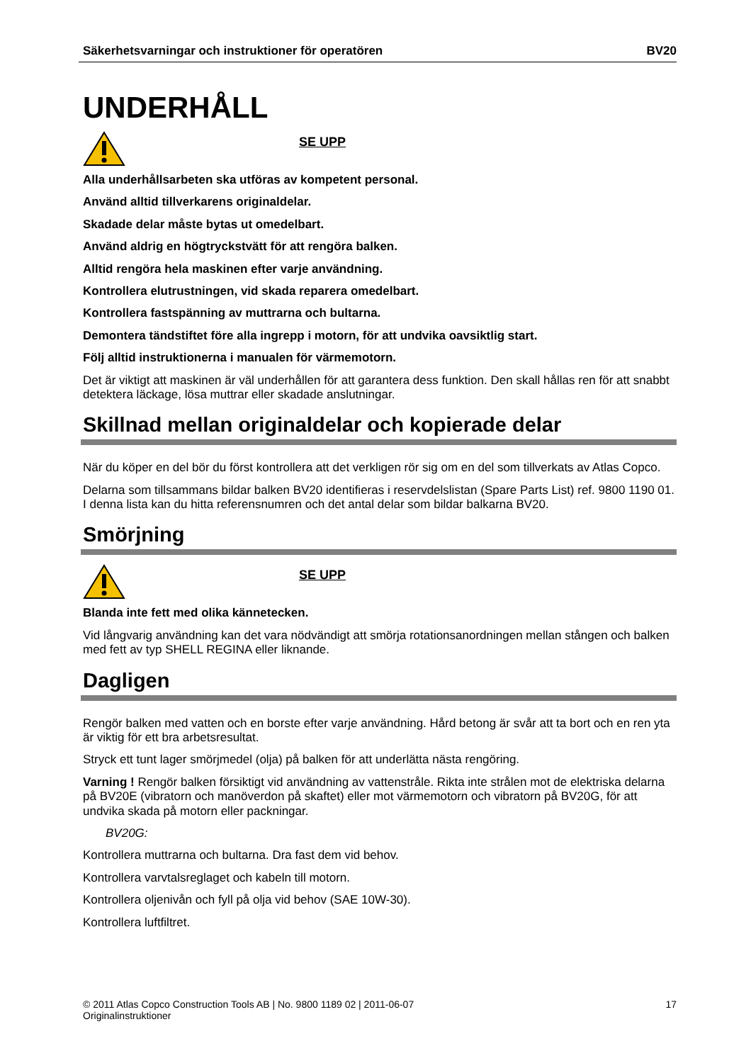Säkerhetsvarningar och instruktioner för operatören BV20
UNDERHÅLL
SE UPP
Alla underhållsarbeten ska utföras av kompetent personal.
Använd alltid tillverkarens originaldelar.
Skadade delar måste bytas ut omedelbart.
Använd aldrig en högtryckstvätt för att rengöra balken.
Alltid rengöra hela maskinen efter varje användning.
Kontrollera elutrustningen, vid skada reparera omedelbart.
Kontrollera fastspänning av muttrarna och bultarna.
Demontera tändstiftet före alla ingrepp i motorn, för att undvika oavsiktlig start.
Följ alltid instruktionerna i manualen för värmemotorn.
Det är viktigt att maskinen är väl underhållen för att garantera dess funktion. Den skall hållas ren för att snabbt detektera läckage, lösa muttrar eller skadade anslutningar.
Skillnad mellan originaldelar och kopierade delar
När du köper en del bör du först kontrollera att det verkligen rör sig om en del som tillverkats av Atlas Copco.
Delarna som tillsammans bildar balken BV20 identifieras i reservdelslistan (Spare Parts List) ref. 9800 1190 01. I denna lista kan du hitta referensnumren och det antal delar som bildar balkarna BV20.
Smörjning
SE UPP
Blanda inte fett med olika kännetecken.
Vid långvarig användning kan det vara nödvändigt att smörja rotationsanordningen mellan stången och balken med fett av typ SHELL REGINA eller liknande.
Dagligen
Rengör balken med vatten och en borste efter varje användning. Hård betong är svår att ta bort och en ren yta är viktig för ett bra arbetsresultat.
Stryck ett tunt lager smörjmedel (olja) på balken för att underlätta nästa rengöring.
Varning ! Rengör balken försiktigt vid användning av vattenstråle. Rikta inte strålen mot de elektriska delarna på BV20E (vibratorn och manöverdon på skaftet) eller mot värmemotorn och vibratorn på BV20G, för att undvika skada på motorn eller packningar.
BV20G:
Kontrollera muttrarna och bultarna. Dra fast dem vid behov.
Kontrollera varvtalsreglaget och kabeln till motorn.
Kontrollera oljenivån och fyll på olja vid behov (SAE 10W-30).
Kontrollera luftfiltret.
© 2011 Atlas Copco Construction Tools AB | No. 9800 1189 02 | 2011-06-07
Originalinstruktioner 17